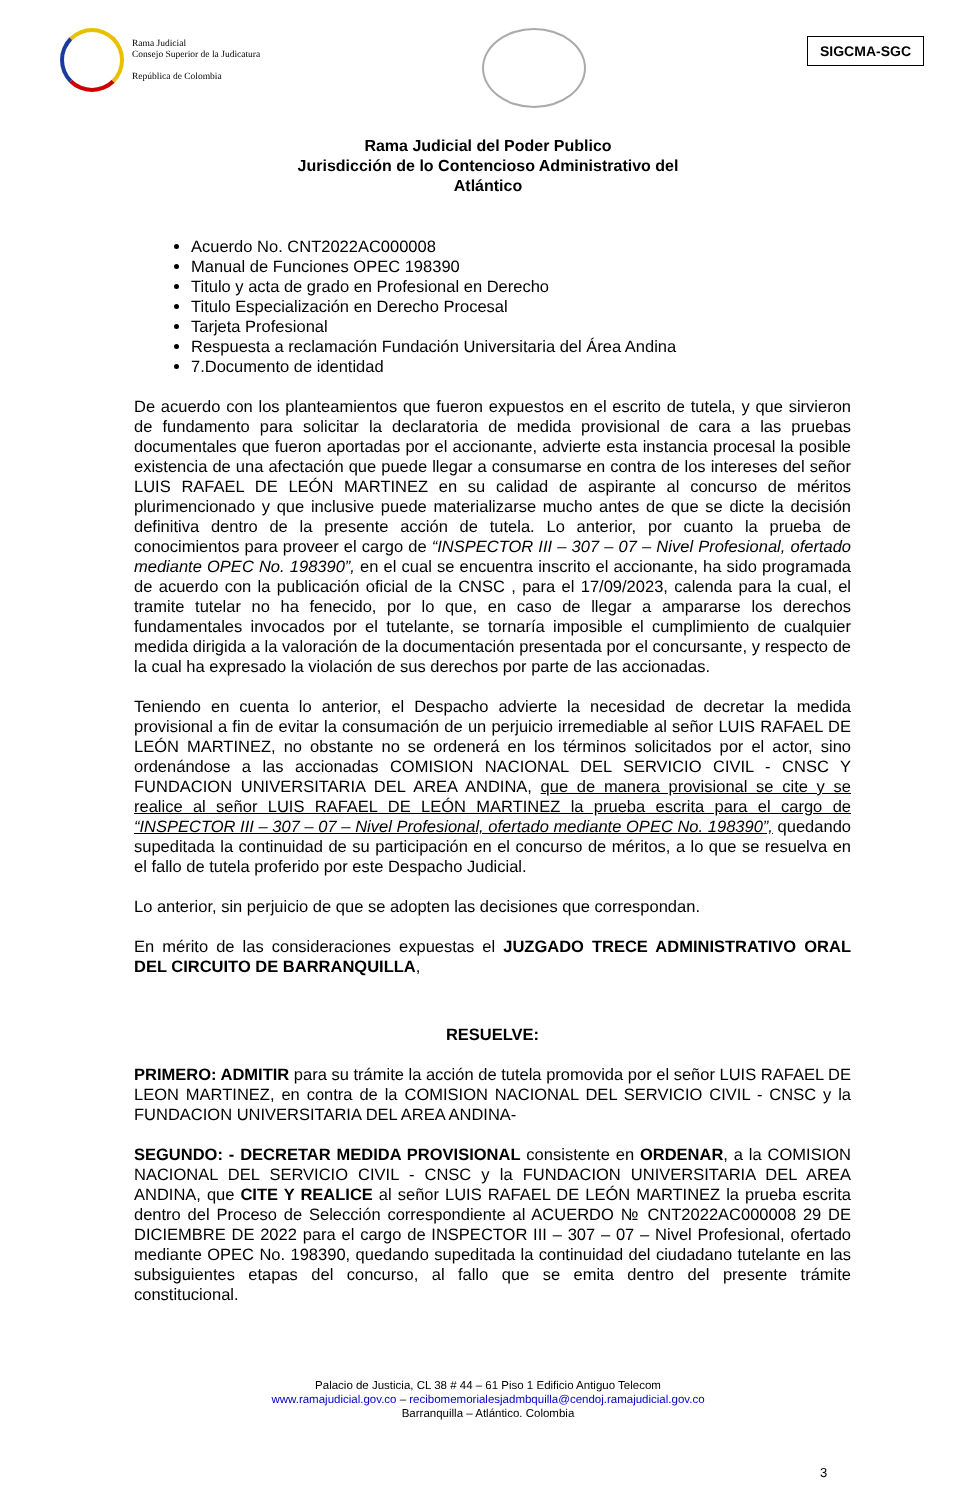Rama Judicial
Consejo Superior de la Judicatura
República de Colombia
SIGCMA-SGC
Rama Judicial del Poder Publico
Jurisdicción de lo Contencioso Administrativo del
Atlántico
Acuerdo No. CNT2022AC000008
Manual de Funciones OPEC 198390
Titulo y acta de grado en Profesional en Derecho
Titulo Especialización en Derecho Procesal
Tarjeta Profesional
Respuesta a reclamación Fundación Universitaria del Área Andina
7.Documento de identidad
De acuerdo con los planteamientos que fueron expuestos en el escrito de tutela, y que sirvieron de fundamento para solicitar la declaratoria de medida provisional de cara a las pruebas documentales que fueron aportadas por el accionante, advierte esta instancia procesal la posible existencia de una afectación que puede llegar a consumarse en contra de los intereses del señor LUIS RAFAEL DE LEÓN MARTINEZ en su calidad de aspirante al concurso de méritos plurimencionado y que inclusive puede materializarse mucho antes de que se dicte la decisión definitiva dentro de la presente acción de tutela. Lo anterior, por cuanto la prueba de conocimientos para proveer el cargo de “INSPECTOR III – 307 – 07 – Nivel Profesional, ofertado mediante OPEC No. 198390”, en el cual se encuentra inscrito el accionante, ha sido programada de acuerdo con la publicación oficial de la CNSC , para el 17/09/2023, calenda para la cual, el tramite tutelar no ha fenecido, por lo que, en caso de llegar a ampararse los derechos fundamentales invocados por el tutelante, se tornaría imposible el cumplimiento de cualquier medida dirigida a la valoración de la documentación presentada por el concursante, y respecto de la cual ha expresado la violación de sus derechos por parte de las accionadas.
Teniendo en cuenta lo anterior, el Despacho advierte la necesidad de decretar la medida provisional a fin de evitar la consumación de un perjuicio irremediable al señor LUIS RAFAEL DE LEÓN MARTINEZ, no obstante no se ordenerá en los términos solicitados por el actor, sino ordenándose a las accionadas COMISION NACIONAL DEL SERVICIO CIVIL - CNSC Y FUNDACION UNIVERSITARIA DEL AREA ANDINA, que de manera provisional se cite y se realice al señor LUIS RAFAEL DE LEÓN MARTINEZ la prueba escrita para el cargo de “INSPECTOR III – 307 – 07 – Nivel Profesional, ofertado mediante OPEC No. 198390”, quedando supeditada la continuidad de su participación en el concurso de méritos, a lo que se resuelva en el fallo de tutela proferido por este Despacho Judicial.
Lo anterior, sin perjuicio de que se adopten las decisiones que correspondan.
En mérito de las consideraciones expuestas el JUZGADO TRECE ADMINISTRATIVO ORAL DEL CIRCUITO DE BARRANQUILLA,
RESUELVE:
PRIMERO: ADMITIR para su trámite la acción de tutela promovida por el señor LUIS RAFAEL DE LEON MARTINEZ, en contra de la COMISION NACIONAL DEL SERVICIO CIVIL - CNSC y la FUNDACION UNIVERSITARIA DEL AREA ANDINA-
SEGUNDO: - DECRETAR MEDIDA PROVISIONAL consistente en ORDENAR, a la COMISION NACIONAL DEL SERVICIO CIVIL - CNSC y la FUNDACION UNIVERSITARIA DEL AREA ANDINA, que CITE Y REALICE al señor LUIS RAFAEL DE LEÓN MARTINEZ la prueba escrita dentro del Proceso de Selección correspondiente al ACUERDO № CNT2022AC000008 29 DE DICIEMBRE DE 2022 para el cargo de INSPECTOR III – 307 – 07 – Nivel Profesional, ofertado mediante OPEC No. 198390, quedando supeditada la continuidad del ciudadano tutelante en las subsiguientes etapas del concurso, al fallo que se emita dentro del presente trámite constitucional.
Palacio de Justicia, CL 38 # 44 – 61 Piso 1 Edificio Antiguo Telecom
www.ramajudicial.gov.co – recibomemorialesjadmbquilla@cendoj.ramajudicial.gov.co
Barranquilla – Atlántico. Colombia
3